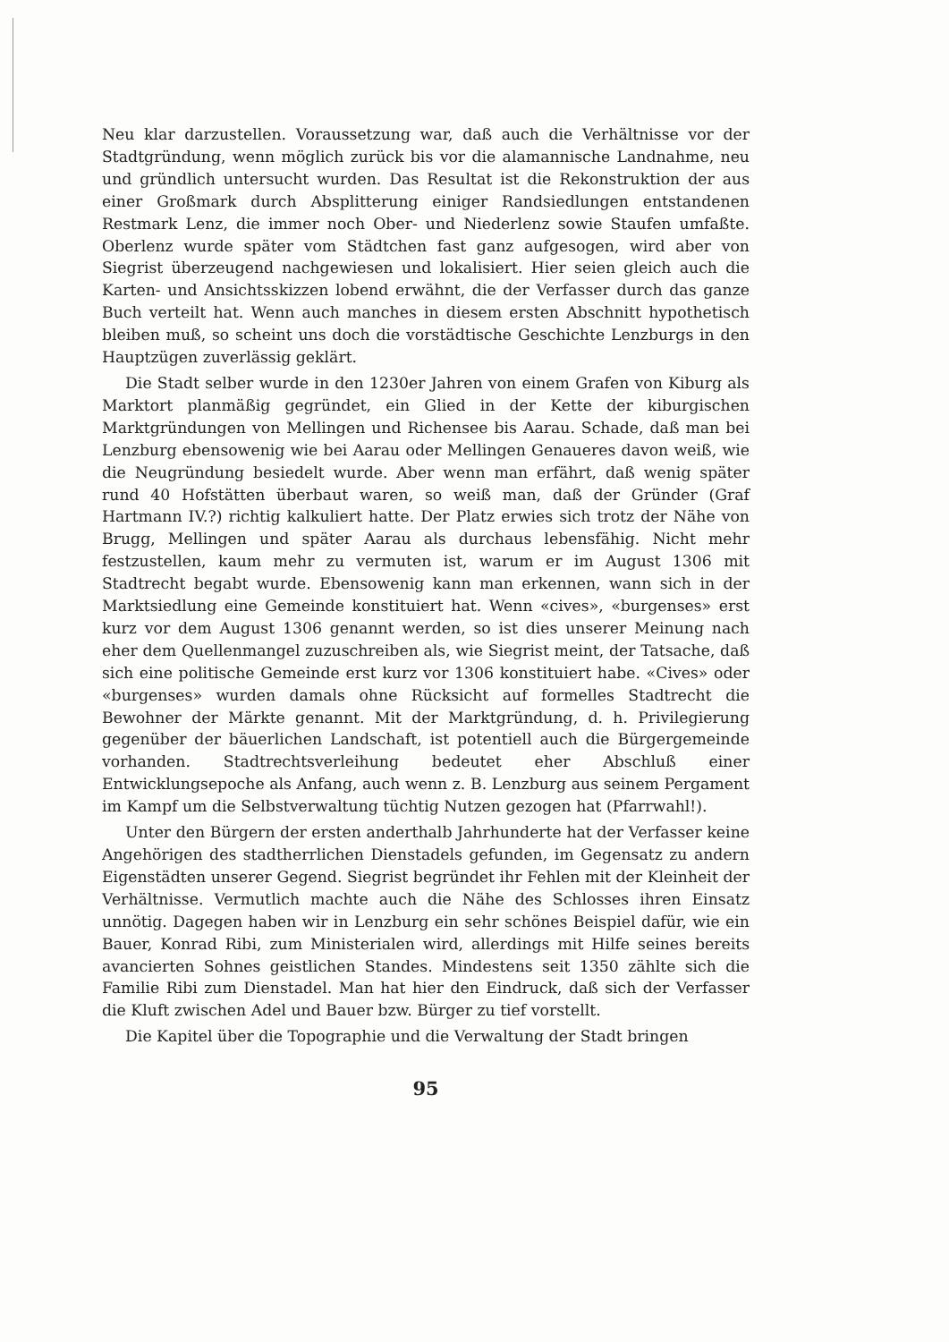Neu klar darzustellen. Voraussetzung war, daß auch die Verhältnisse vor der Stadtgründung, wenn möglich zurück bis vor die alamannische Landnahme, neu und gründlich untersucht wurden. Das Resultat ist die Rekonstruktion der aus einer Großmark durch Absplitterung einiger Randsiedlungen entstandenen Restmark Lenz, die immer noch Ober- und Niederlenz sowie Staufen umfaßte. Oberlenz wurde später vom Städtchen fast ganz aufgesogen, wird aber von Siegrist überzeugend nachgewiesen und lokalisiert. Hier seien gleich auch die Karten- und Ansichtsskizzen lobend erwähnt, die der Verfasser durch das ganze Buch verteilt hat. Wenn auch manches in diesem ersten Abschnitt hypothetisch bleiben muß, so scheint uns doch die vorstädtische Geschichte Lenzburgs in den Hauptzügen zuverlässig geklärt.
Die Stadt selber wurde in den 1230er Jahren von einem Grafen von Kiburg als Marktort planmäßig gegründet, ein Glied in der Kette der kiburgischen Marktgründungen von Mellingen und Richensee bis Aarau. Schade, daß man bei Lenzburg ebensowenig wie bei Aarau oder Mellingen Genaueres davon weiß, wie die Neugründung besiedelt wurde. Aber wenn man erfährt, daß wenig später rund 40 Hofstätten überbaut waren, so weiß man, daß der Gründer (Graf Hartmann IV.?) richtig kalkuliert hatte. Der Platz erwies sich trotz der Nähe von Brugg, Mellingen und später Aarau als durchaus lebensfähig. Nicht mehr festzustellen, kaum mehr zu vermuten ist, warum er im August 1306 mit Stadtrecht begabt wurde. Ebensowenig kann man erkennen, wann sich in der Marktsiedlung eine Gemeinde konstituiert hat. Wenn «cives», «burgenses» erst kurz vor dem August 1306 genannt werden, so ist dies unserer Meinung nach eher dem Quellenmangel zuzuschreiben als, wie Siegrist meint, der Tatsache, daß sich eine politische Gemeinde erst kurz vor 1306 konstituiert habe. «Cives» oder «burgenses» wurden damals ohne Rücksicht auf formelles Stadtrecht die Bewohner der Märkte genannt. Mit der Marktgründung, d. h. Privilegierung gegenüber der bäuerlichen Landschaft, ist potentiell auch die Bürgergemeinde vorhanden. Stadtrechtsverleihung bedeutet eher Abschluß einer Entwicklungsepoche als Anfang, auch wenn z. B. Lenzburg aus seinem Pergament im Kampf um die Selbstverwaltung tüchtig Nutzen gezogen hat (Pfarrwahl!).
Unter den Bürgern der ersten anderthalb Jahrhunderte hat der Verfasser keine Angehörigen des stadtherrlichen Dienstadels gefunden, im Gegensatz zu andern Eigenstädten unserer Gegend. Siegrist begründet ihr Fehlen mit der Kleinheit der Verhältnisse. Vermutlich machte auch die Nähe des Schlosses ihren Einsatz unnötig. Dagegen haben wir in Lenzburg ein sehr schönes Beispiel dafür, wie ein Bauer, Konrad Ribi, zum Ministerialen wird, allerdings mit Hilfe seines bereits avancierten Sohnes geistlichen Standes. Mindestens seit 1350 zählte sich die Familie Ribi zum Dienstadel. Man hat hier den Eindruck, daß sich der Verfasser die Kluft zwischen Adel und Bauer bzw. Bürger zu tief vorstellt.
Die Kapitel über die Topographie und die Verwaltung der Stadt bringen
95